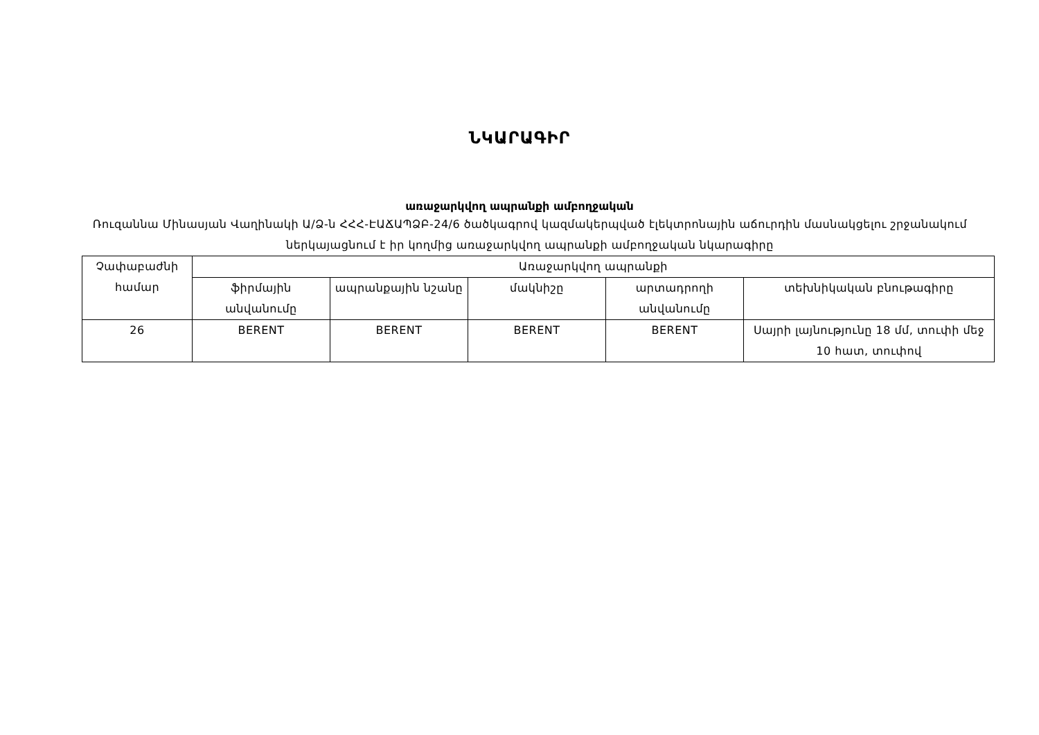ՆԿԱՐԱԳԻՐ
առաջարկվող ապրանքի ամբողջական
Ռուզաննա Մինասյան Վաղինակի Ա/Ձ-ն ՀՀՀ-ԷԱՃԱՊՁԲ-24/6 ծածկագրով կազմակերպված էլեկտրոնային աճուրդին մասնակցելու շրջանակում ներկայացնում է իր կողմից առաջարկվող ապրանքի ամբողջական նկարագիրը
| Չափաբաժնի համար | Առաջարկվող ապրանքի | | | | |
| --- | --- | --- | --- | --- | --- |
| | ֆիրմային անվանումը | ապրանքային նշանը | մակնիշը | արտադրողի անվանումը | տեխնիկական բնութագիրը |
| 26 | BERENT | BERENT | BERENT | BERENT | Սայրի լայնությունը 18 մմ, տուփի մեջ 10 հատ, տուփով |